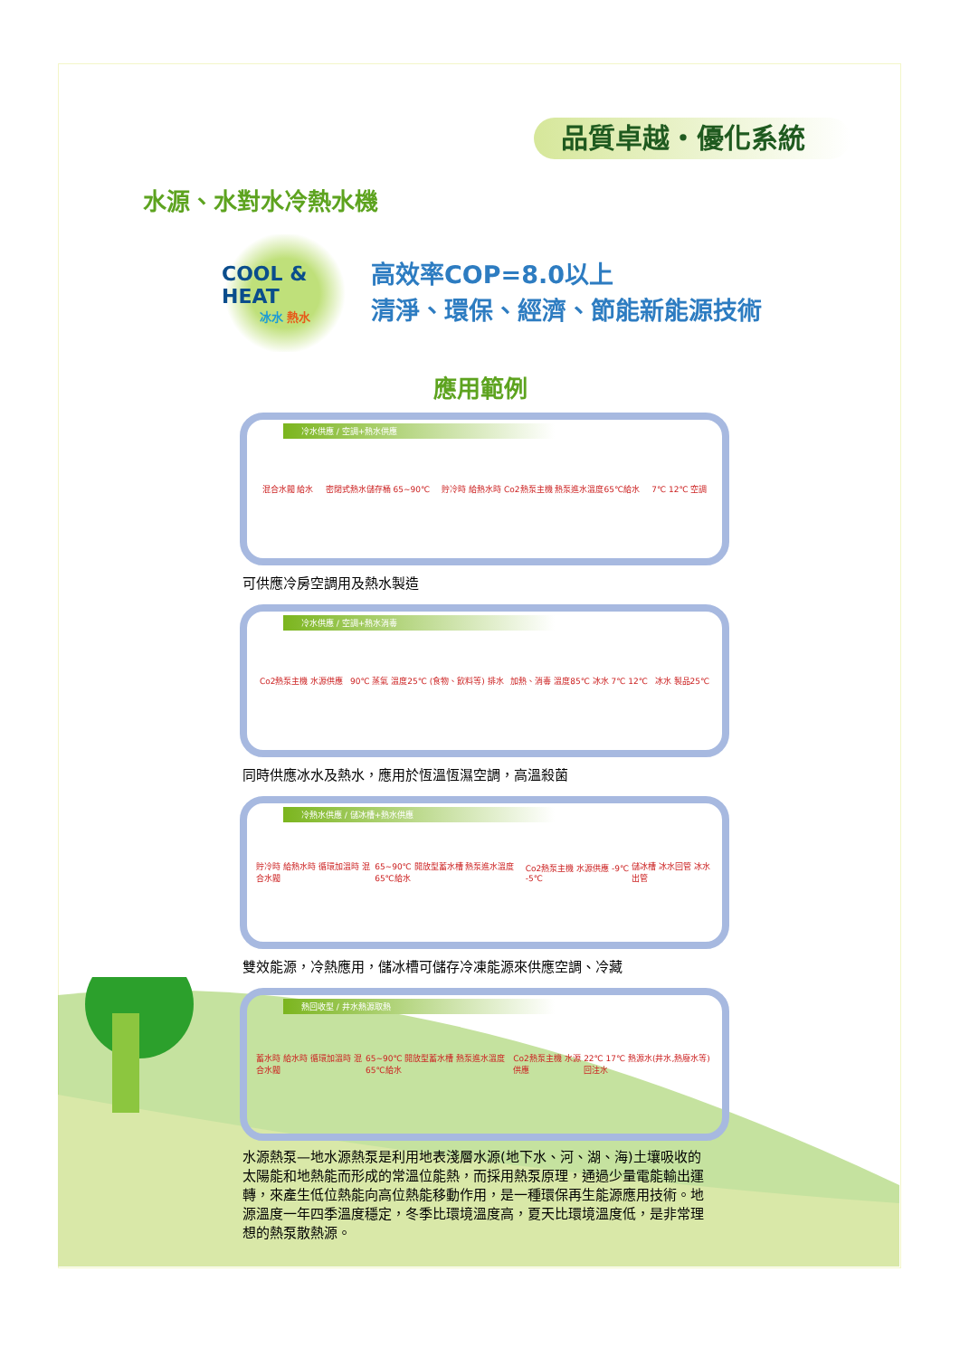品質卓越・優化系統
水源、水對水冷熱水機
COOL & HEAT
冰水 熱水
高效率COP=8.0以上
清淨、環保、經濟、節能新能源技術
應用範例
冷水供應 / 空調+熱水供應
混合水閥 給水 密閉式熱水儲存桶 65~90℃ 貯冷時 給熱水時 Co2熱泵主機 熱泵進水溫度65℃給水 7℃ 12℃ 空調
可供應冷房空調用及熱水製造
冷水供應 / 空調+熱水消毒
Co2熱泵主機 水源供應 90℃ 蒸氣 溫度25℃ (食物、飲料等) 排水 加熱、消毒 溫度85℃ 冰水 7℃ 12℃ 冰水 製品25℃
同時供應冰水及熱水，應用於恆溫恆濕空調，高溫殺菌
冷熱水供應 / 儲冰槽+熱水供應
貯冷時 給熱水時 循環加溫時 混合水閥 65~90℃ 開放型蓄水槽 熱泵進水溫度65℃給水 Co2熱泵主機 水源供應 -9℃ -5℃ 儲冰槽 冰水回管 冰水出管
雙效能源，冷熱應用，儲冰槽可儲存冷凍能源來供應空調、冷藏
熱回收型 / 井水熱源取熱
蓄水時 給水時 循環加溫時 混合水閥 65~90℃ 開放型蓄水槽 熱泵進水溫度65℃給水 Co2熱泵主機 水源供應 22℃ 17℃ 熱源水(井水,熱廢水等) 回注水
水源熱泵—地水源熱泵是利用地表淺層水源(地下水、河、湖、海)土壤吸收的太陽能和地熱能而形成的常溫位能熱，而採用熱泵原理，通過少量電能輸出運轉，來產生低位熱能向高位熱能移動作用，是一種環保再生能源應用技術。地源溫度一年四季溫度穩定，冬季比環境溫度高，夏天比環境溫度低，是非常理想的熱泵散熱源。